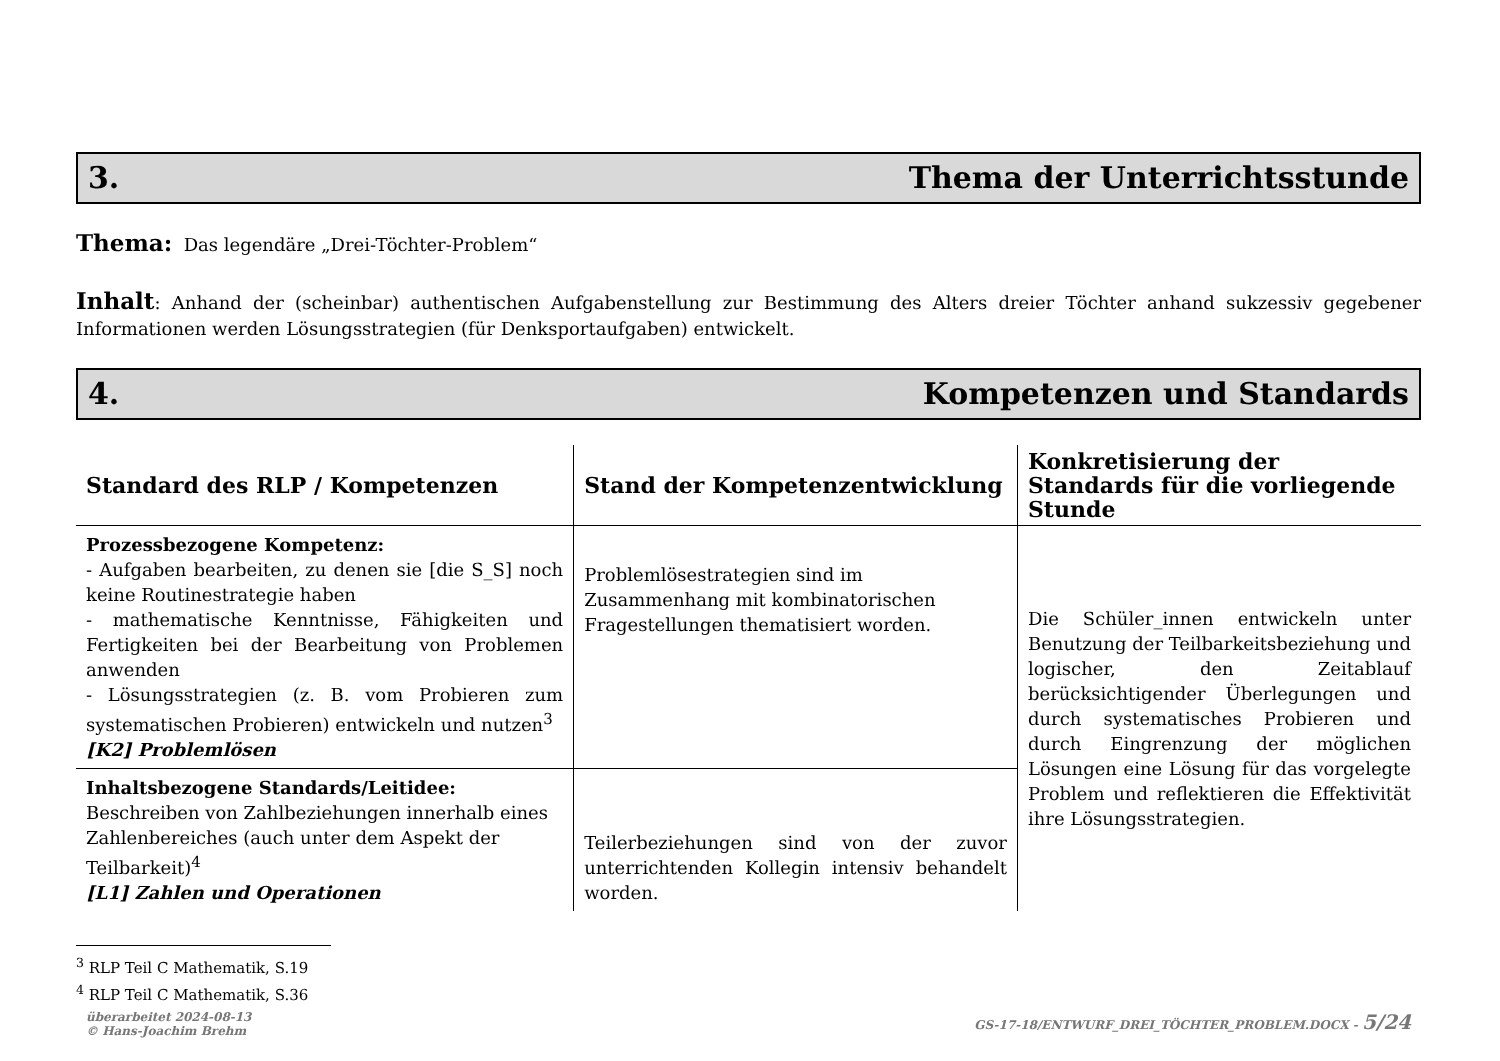3. Thema der Unterrichtsstunde
Thema: Das legendäre „Drei-Töchter-Problem“
Inhalt: Anhand der (scheinbar) authentischen Aufgabenstellung zur Bestimmung des Alters dreier Töchter anhand sukzessiv gegebener Informationen werden Lösungsstrategien (für Denksportaufgaben) entwickelt.
4. Kompetenzen und Standards
| Standard des RLP / Kompetenzen | Stand der Kompetenzentwicklung | Konkretisierung der Standards für die vorliegende Stunde |
| --- | --- | --- |
| Prozessbezogene Kompetenz: - Aufgaben bearbeiten, zu denen sie [die S_S] noch keine Routinestrategie haben - mathematische Kenntnisse, Fähigkeiten und Fertigkeiten bei der Bearbeitung von Problemen anwenden - Lösungsstrategien (z. B. vom Probieren zum systematischen Probieren) entwickeln und nutzen<sup>3</sup> [K2] Problemlösen | Problemlösestrategien sind im Zusammenhang mit kombinatorischen Fragestellungen thematisiert worden. | Die Schüler_innen entwickeln unter Benutzung der Teilbarkeitsbeziehung und logischer, den Zeitablauf berücksichtigender Überlegungen und durch systematisches Probieren und durch Eingrenzung der möglichen Lösungen eine Lösung für das vorgelegte Problem und reflektieren die Effektivität ihre Lösungsstrategien. |
| Inhaltsbezogene Standards/Leitidee: Beschreiben von Zahlbeziehungen innerhalb eines Zahlenbereiches (auch unter dem Aspekt der Teilbarkeit)<sup>4</sup> [L1] Zahlen und Operationen | Teilerbeziehungen sind von der zuvor unterrichtenden Kollegin intensiv behandelt worden. | |
<sup>3</sup> RLP Teil C Mathematik, S.19
<sup>4</sup> RLP Teil C Mathematik, S.36
überarbeitet 2024-08-13
© Hans-Joachim Brehm GS-17-18/ENTWURF_DREI_TÖCHTER_PROBLEM.DOCX - 5/24